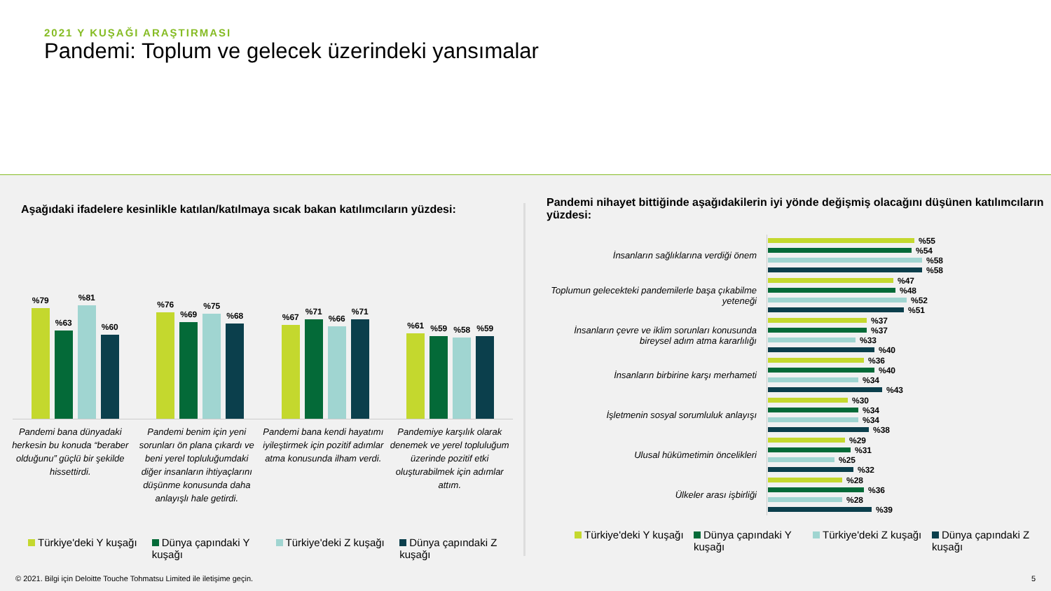2021 Y KUŞAĞI ARAŞTIRMASI
Pandemi: Toplum ve gelecek üzerindeki yansımalar
Aşağıdaki ifadelere kesinlikle katılan/katılmaya sıcak bakan katılımcıların yüzdesi:
%79
%63
%81
%60
%76
%69
%75
%68
%67
%71
%66
%71
%61
%59
%58
%59
Pandemi bana dünyadaki herkesin bu konuda “beraber olduğunu” güçlü bir şekilde hissettirdi.
Pandemi benim için yeni sorunları ön plana çıkardı ve beni yerel topluluğumdaki diğer insanların ihtiyaçlarını düşünme konusunda daha anlayışlı hale getirdi.
Pandemi bana kendi hayatımı iyileştirmek için pozitif adımlar atma konusunda ilham verdi.
Pandemiye karşılık olarak denemek ve yerel topluluğum üzerinde pozitif etki oluşturabilmek için adımlar attım.
Türkiye'deki Y kuşağı Dünya çapındaki Y kuşağı Türkiye'deki Z kuşağı Dünya çapındaki Z kuşağı
Pandemi nihayet bittiğinde aşağıdakilerin iyi yönde değişmiş olacağını düşünen katılımcıların yüzdesi:
İnsanların sağlıklarına verdiği önem
%55
%54
%58
%58
Toplumun gelecekteki pandemilerle başa çıkabilme yeteneği
%47
%48
%52
%51
İnsanların çevre ve iklim sorunları konusunda bireysel adım atma kararlılığı
%37
%37
%33
%40
İnsanların birbirine karşı merhameti
%36
%40
%34
%43
İşletmenin sosyal sorumluluk anlayışı
%30
%34
%34
%38
Ulusal hükümetimin öncelikleri
%29
%31
%25
%32
Ülkeler arası işbirliği
%28
%36
%28
%39
Türkiye'deki Y kuşağı Dünya çapındaki Y kuşağı Türkiye'deki Z kuşağı Dünya çapındaki Z kuşağı
© 2021. Bilgi için Deloitte Touche Tohmatsu Limited ile iletişime geçin. 5